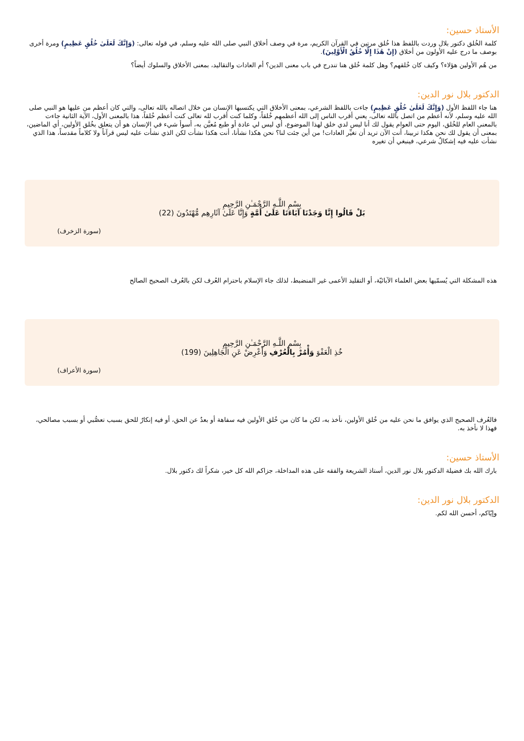الأستاذ حسين:
كلمة الخُلق دكتور بلال وردت باللفظ هذا خُلق مرتين في القرآن الكريم، مرة في وصف أخلاق النبي صلى الله عليه وسلم، في قوله تعالى: (وَإِنَّكَ لَعَلَىٰ خُلُقٍ عَظِيمٍ) ومرة أخرى بوصف ما درج عليه الأولون من أخلاق (إِنْ هَٰذَا إِلَّا خُلُقُ الْأَوَّلِينَ).
من هُم الأولين هؤلاء؟ وكيف كان خُلقهم؟ وهل كلمة خُلق هنا تندرج في باب معنى الدين؟ أم العادات والتقاليد، بمعنى الأخلاق والسلوك أيضاً؟
الدكتور بلال نور الدين:
هنا جاء اللفظ الأول (وَإِنَّكَ لَعَلَىٰ خُلُقٍ عَظِيمٍ) جاءت باللفظ الشرعي، بمعنى الأخلاق التي يكتسبها الإنسان من خلال اتصاله بالله تعالى، والتي كان أعظم من عليها هو النبي صلى الله عليه وسلم، لأنه أعظم من اتصل بالله تعالى، يعني أقرب الناس إلى الله أعظمهم خُلقاً، وكلما كنت أقرب لله تعالى كنت أعظم خُلقاً، هذا بالمعنى الأول، الآية الثانية جاءت بالمعنى العام للخُلق، اليوم حتى العوام يقول لك أنا ليس لدي خلق لهذا الموضوع، أي ليس لي عادة أو طبع مُعيَّن به، أسوأ شيء في الإنسان هو أن يتعلق بخُلق الأولين، أي الماضين، بمعنى أن يقول لك نحن هكذا تربينا، أنت الآن تريد أن تغيِّر العادات! من أين جئت لنا؟ نحن هكذا نشأنا، أنت هكذا نشأت لكن الذي نشأت عليه ليس قرآناً ولا كلاماً مقدساً، هذا الذي نشأت عليه فيه إشكالٌ شرعي، فينبغي أن تغيره
بِسْمِ اللَّـهِ الرَّحْمَـٰنِ الرَّحِيمِ
بَلْ قَالُوا إِنَّا وَجَدْنَا آبَاءَنَا عَلَىٰ أُمَّةٍ وَإِنَّا عَلَىٰ آثَارِهِم مُّهْتَدُونَ (22)
(سورة الزخرف)
هذه المشكلة التي يُسمّيها بعض العلماء الآبائيّة، أو التقليد الأعمى غير المنضبط، لذلك جاء الإسلام باحترام العُرف لكن بالعُرف الصحيح الصالح
بِسْمِ اللَّـهِ الرَّحْمَـٰنِ الرَّحِيمِ
خُذِ الْعَفْوَ وَأْمُرْ بِالْعُرْفِ وَأَعْرِضْ عَنِ الْجَاهِلِينَ (199)
(سورة الأعراف)
فالعُرف الصحيح الذي يوافق ما نحن عليه من خُلق الأولين، نأخذ به، لكن ما كان من خُلق الأولين فيه سفاهة أو بعدٌ عن الحق، أو فيه إنكارٌ للحق بسبب تعصُّبي أو بسبب مصالحي، فهذا لا نأخذ به.
الأستاذ حسين:
بارك الله بك فضيلة الدكتور بلال نور الدين، أستاذ الشريعة والفقه على هذه المداخلة، جزاكم الله كل خير، شكراً لك دكتور بلال.
الدكتور بلال نور الدين:
وإيّاكم، أحسن الله لكم.